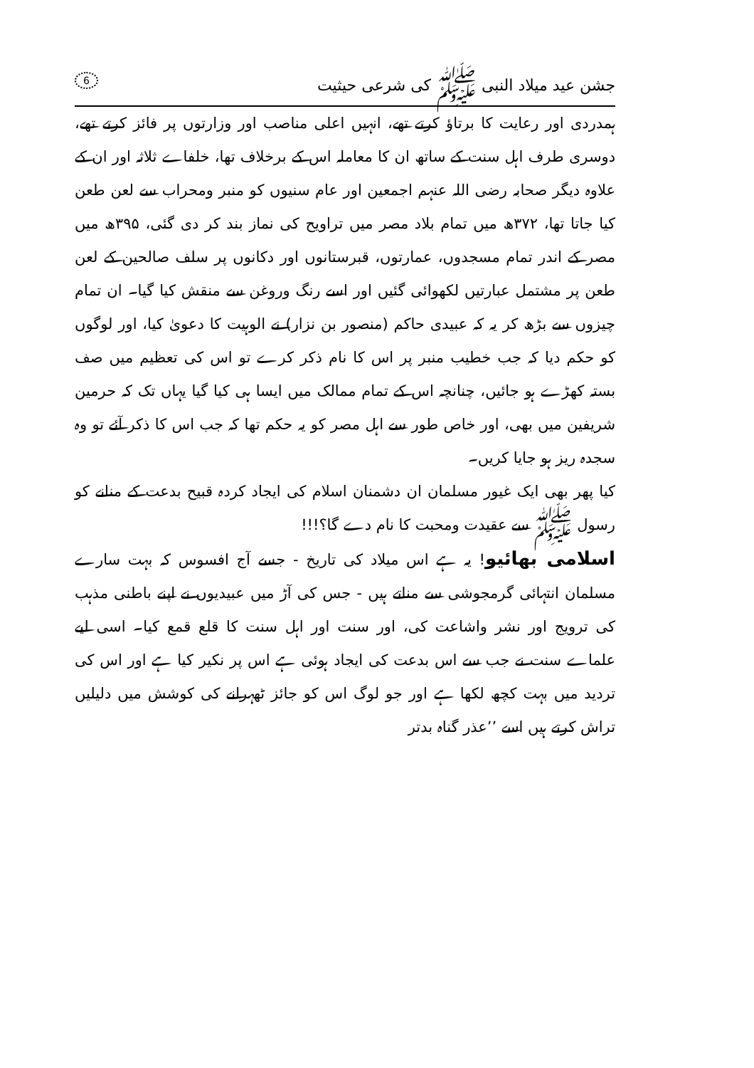جشن عید میلاد النبی ﷺ کی شرعی حیثیت 6
ہمدردی اور رعایت کا برتاؤ کرتے تھے، انہیں اعلی مناصب اور وزارتوں پر فائز کرتے تھے، دوسری طرف اہل سنت کے ساتھ ان کا معاملہ اس کے برخلاف تھا، خلفاے ثلاثہ اور ان کے علاوہ دیگر صحابہ رضی اللہ عنہم اجمعین اور عام سنیوں کو منبر ومحراب سے لعن طعن کیا جاتا تھا، ۳۷۲ھ میں تمام بلاد مصر میں تراویح کی نماز بند کر دی گئی، ۳۹۵ھ میں مصر کے اندر تمام مسجدوں، عمارتوں، قبرستانوں اور دکانوں پر سلف صالحین کے لعن طعن پر مشتمل عبارتیں لکھوائی گئیں اور اسے رنگ وروغن سے منقش کیا گیا۔ ان تمام چیزوں سے بڑھ کر یہ کہ عبیدی حاکم (منصور بن نزار) نے الوہیت کا دعویٰ کیا، اور لوگوں کو حکم دیا کہ جب خطیب منبر پر اس کا نام ذکر کرے تو اس کی تعظیم میں صف بستہ کھڑے ہو جائیں، چنانچہ اس کے تمام ممالک میں ایسا ہی کیا گیا یہاں تک کہ حرمین شریفین میں بھی، اور خاص طور سے اہل مصر کو یہ حکم تھا کہ جب اس کا ذکر آئے تو وہ سجدہ ریز ہو جایا کریں۔
کیا پھر بھی ایک غیور مسلمان ان دشمنان اسلام کی ایجاد کردہ قبیح بدعت کے منانے کو رسول ﷺ سے عقیدت ومحبت کا نام دے گا؟!!!
اسلامی بھائیو! یہ ہے اس میلاد کی تاریخ - جسے آج افسوس کہ بہت سارے مسلمان انتہائی گرمجوشی سے مناتے ہیں - جس کی آڑ میں عبیدیوں نے اپنے باطنی مذہب کی ترویج اور نشر واشاعت کی، اور سنت اور اہل سنت کا قلع قمع کیا۔ اسی لیے علماے سنت نے جب سے اس بدعت کی ایجاد ہوئی ہے اس پر نکیر کیا ہے اور اس کی تردید میں بہت کچھ لکھا ہے اور جو لوگ اس کو جائز ٹھہرانے کی کوشش میں دلیلیں تراش کرتے ہیں اسے ’’عذر گناہ بدتر